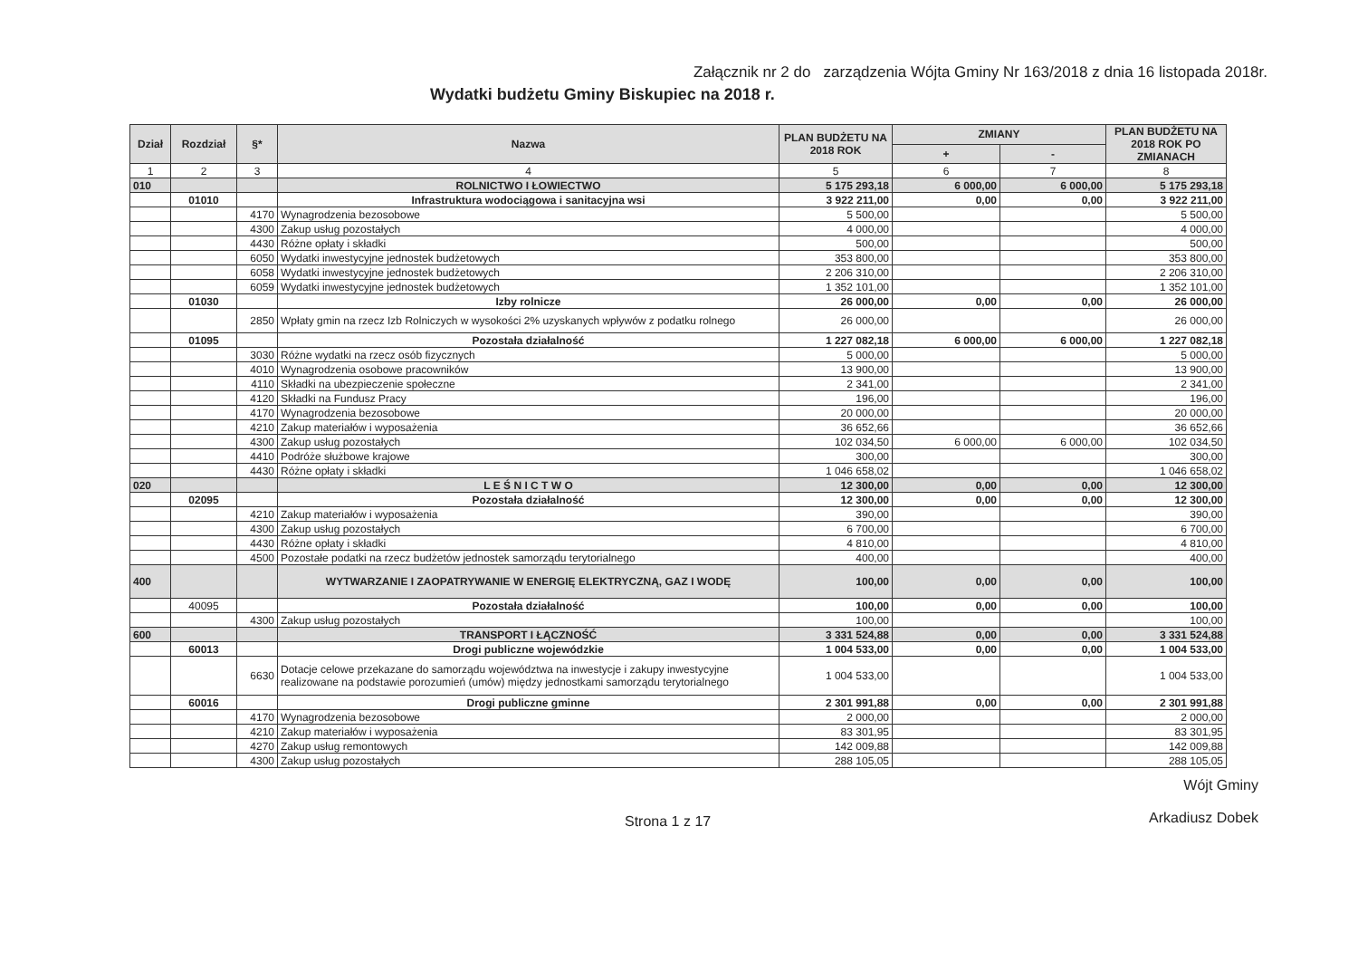Załącznik nr 2 do zarządzenia Wójta Gminy Nr 163/2018 z dnia 16 listopada 2018r.
Wydatki budżetu Gminy Biskupiec na 2018 r.
| Dział | Rozdział | §* | Nazwa | PLAN BUDŻETU NA 2018 ROK | ZMIANY | | PLAN BUDŻETU NA 2018 ROK PO ZMIANACH |
| --- | --- | --- | --- | --- | --- | --- | --- |
| | | | | | + | - | |
| 1 | 2 | 3 | 4 | 5 | 6 | 7 | 8 |
| 010 | | | ROLNICTWO I ŁOWIECTWO | 5 175 293,18 | 6 000,00 | 6 000,00 | 5 175 293,18 |
| | 01010 | | Infrastruktura wodociągowa i sanitacyjna wsi | 3 922 211,00 | 0,00 | 0,00 | 3 922 211,00 |
| | | 4170 | Wynagrodzenia bezosobowe | 5 500,00 | | | 5 500,00 |
| | | 4300 | Zakup usług pozostałych | 4 000,00 | | | 4 000,00 |
| | | 4430 | Różne opłaty i składki | 500,00 | | | 500,00 |
| | | 6050 | Wydatki inwestycyjne jednostek budżetowych | 353 800,00 | | | 353 800,00 |
| | | 6058 | Wydatki inwestycyjne jednostek budżetowych | 2 206 310,00 | | | 2 206 310,00 |
| | | 6059 | Wydatki inwestycyjne jednostek budżetowych | 1 352 101,00 | | | 1 352 101,00 |
| | 01030 | | Izby rolnicze | 26 000,00 | 0,00 | 0,00 | 26 000,00 |
| | | 2850 | Wpłaty gmin na rzecz Izb Rolniczych w wysokości 2% uzyskanych wpływów z podatku rolnego | 26 000,00 | | | 26 000,00 |
| | 01095 | | Pozostała działalność | 1 227 082,18 | 6 000,00 | 6 000,00 | 1 227 082,18 |
| | | 3030 | Różne wydatki na rzecz osób fizycznych | 5 000,00 | | | 5 000,00 |
| | | 4010 | Wynagrodzenia osobowe pracowników | 13 900,00 | | | 13 900,00 |
| | | 4110 | Składki na ubezpieczenie społeczne | 2 341,00 | | | 2 341,00 |
| | | 4120 | Składki na Fundusz Pracy | 196,00 | | | 196,00 |
| | | 4170 | Wynagrodzenia bezosobowe | 20 000,00 | | | 20 000,00 |
| | | 4210 | Zakup materiałów i wyposażenia | 36 652,66 | | | 36 652,66 |
| | | 4300 | Zakup usług pozostałych | 102 034,50 | 6 000,00 | 6 000,00 | 102 034,50 |
| | | 4410 | Podróże służbowe krajowe | 300,00 | | | 300,00 |
| | | 4430 | Różne opłaty i składki | 1 046 658,02 | | | 1 046 658,02 |
| 020 | | | L E Ś N I C T W O | 12 300,00 | 0,00 | 0,00 | 12 300,00 |
| | 02095 | | Pozostała działalność | 12 300,00 | 0,00 | 0,00 | 12 300,00 |
| | | 4210 | Zakup materiałów i wyposażenia | 390,00 | | | 390,00 |
| | | 4300 | Zakup usług pozostałych | 6 700,00 | | | 6 700,00 |
| | | 4430 | Różne opłaty i składki | 4 810,00 | | | 4 810,00 |
| | | 4500 | Pozostałe podatki na rzecz budżetów jednostek samorządu terytorialnego | 400,00 | | | 400,00 |
| 400 | | | WYTWARZANIE I ZAOPATRYWANIE W ENERGIĘ ELEKTRYCZNĄ, GAZ I WODĘ | 100,00 | 0,00 | 0,00 | 100,00 |
| | 40095 | | Pozostała działalność | 100,00 | 0,00 | 0,00 | 100,00 |
| | | 4300 | Zakup usług pozostałych | 100,00 | | | 100,00 |
| 600 | | | TRANSPORT I ŁĄCZNOŚĆ | 3 331 524,88 | 0,00 | 0,00 | 3 331 524,88 |
| | 60013 | | Drogi publiczne wojewódzkie | 1 004 533,00 | 0,00 | 0,00 | 1 004 533,00 |
| | | 6630 | Dotacje celowe przekazane do samorządu województwa na inwestycje i zakupy inwestycyjne realizowane na podstawie porozumień (umów) między jednostkami samorządu terytorialnego | 1 004 533,00 | | | 1 004 533,00 |
| | 60016 | | Drogi publiczne gminne | 2 301 991,88 | 0,00 | 0,00 | 2 301 991,88 |
| | | 4170 | Wynagrodzenia bezosobowe | 2 000,00 | | | 2 000,00 |
| | | 4210 | Zakup materiałów i wyposażenia | 83 301,95 | | | 83 301,95 |
| | | 4270 | Zakup usług remontowych | 142 009,88 | | | 142 009,88 |
| | | 4300 | Zakup usług pozostałych | 288 105,05 | | | 288 105,05 |
Strona 1 z 17
Wójt Gminy
Arkadiusz Dobek